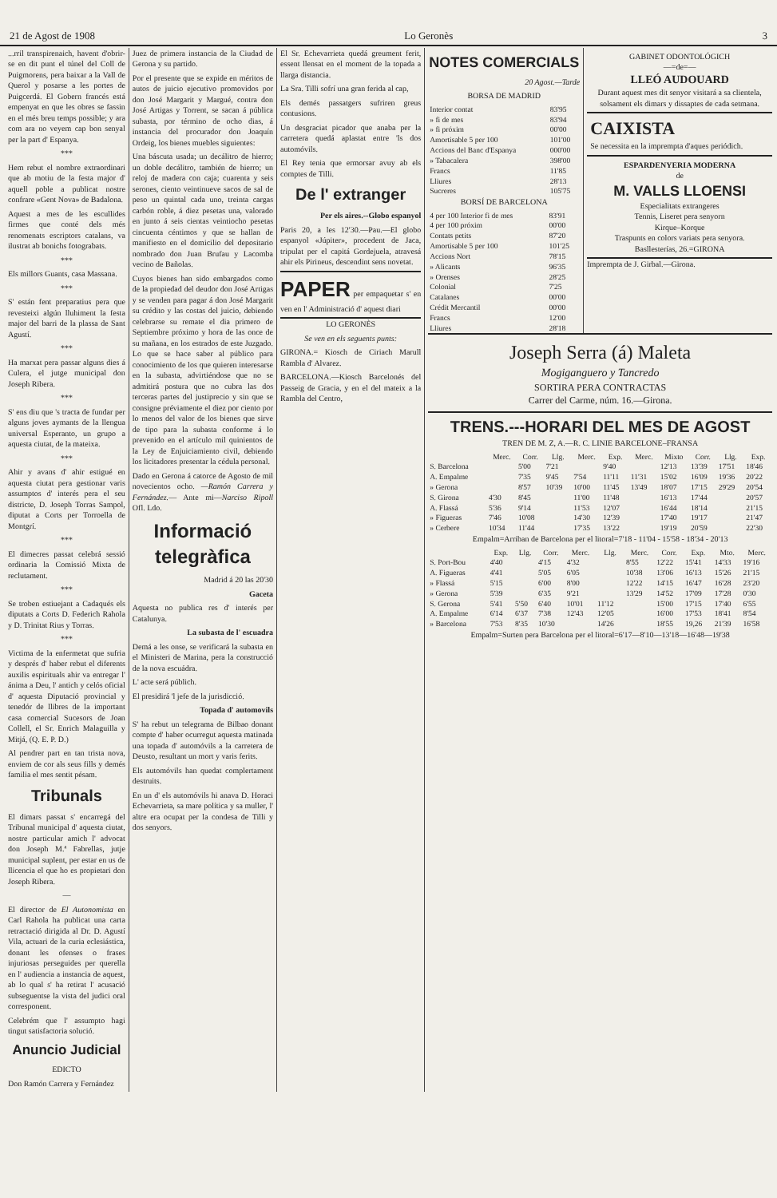21 de Agost de 1908 Lo Geronès 3
...rril transpirenaich, havent d'obrir-se en dit punt el túnel del Coll de Puigmorens, pera baixar a la Vall de Querol y posarse a les portes de Puigcerdá. El Gobern francés está empenyat en que les obres se fassin en el més breu temps possible; y ara com ara no veyem cap bon senyal per la part d' Espanya.
***
Hem rebut el nombre extraordinari que ab motiu de la festa major d' aquell poble a publicat nostre confrare «Gent Nova» de Badalona.
Aquest a mes de les escullides firmes que conté dels més renomenats escriptors catalans, va ilustrat ab bonichs fotograbats.
***
Els millors Guants, casa Massana.
***
S' están fent preparatius pera que revesteixi algún lluhiment la festa major del barri de la plassa de Sant Agustí.
***
Ha marxat pera passar alguns dies á Culera, el jutge municipal don Joseph Ribera.
***
S' ens diu que 's tracta de fundar per alguns joves aymants de la llengua universal Esperanto, un grupo a aquesta ciutat, de la mateixa.
***
Ahir y avans d' ahir estigué en aquesta ciutat pera gestionar varis assumptos d' interés pera el seu districte, D. Joseph Torras Sampol, diputat a Corts per Torroella de Montgrí.
***
El dimecres passat celebrá sessió ordinaria la Comissió Mixta de reclutament.
***
Se troben estiuejant a Cadaqués els diputats a Corts D. Federich Rahola y D. Trinitat Rius y Torras.
***
Victima de la enfermetat que sufria y després d' haber rebut el diferents auxilis espirituals ahir va entregar l' ánima a Deu, l' antich y celós oficial d' aquesta Diputació provincial y tenedór de llibres de la important casa comercial Sucesors de Joan Collell, el Sr. Enrich Malaguilla y Mitjá, (Q. E. P. D.)
Al pendrer part en tan trista nova, enviem de cor als seus fills y demés familia el mes sentit pésam.
Tribunals
El dimars passat s' encarregá del Tribunal municipal d' aquesta ciutat, nostre particular amich l' advocat don Joseph M.ª Fabrellas, jutje municipal suplent, per estar en us de llicencia el que ho es propietari don Joseph Ribera.
—
El director de El Autonomista en Carl Rahola ha publicat una carta retractació dirigida al Dr. D. Agustí Vila, actuari de la curia eclesiástica, donant les ofenses o frases injuriosas perseguides per querella en l' audiencia a instancia de aquest, ab lo qual s' ha retirat l' acusació subseguentse la vista del judici oral corresponent.
Celebrém que l' assumpto hagi tingut satisfactoria solució.
Anuncio Judicial
EDICTO
Don Ramón Carrera y Fernández
Juez de primera instancia de la Ciudad de Gerona y su partido.
Por el presente que se expide en méritos de autos de juicio ejecutivo promovidos por don José Margarit y Margué, contra don José Artigas y Torrent, se sacan á pública subasta, por término de ocho dias, á instancia del procurador don Joaquín Ordeig, los bienes muebles siguientes:
Una báscuta usada; un decálitro de hierro; un doble decálitro, también de hierro; un reloj de madera con caja; cuarenta y seis serones, ciento veintinueve sacos de sal de peso un quintal cada uno, treinta cargas carbón roble, á diez pesetas una, valorado en junto á seis cientas veintiocho pesetas cincuenta céntimos y que se hallan de manifiesto en el domicilio del depositario nombrado don Juan Brufau y Lacomba vecino de Bañolas.
Cuyos bienes han sido embargados como de la propiedad del deudor don José Artigas y se venden para pagar á don José Margarit su crédito y las costas del juicio, debiendo celebrarse su remate el dia primero de Septiembre próximo y hora de las once de su mañana, en los estrados de este Juzgado. Lo que se hace saber al público para conocimiento de los que quieren interesarse en la subasta, advirtiéndose que no se admitirá postura que no cubra las dos terceras partes del justiprecio y sin que se consigne préviamente el diez por ciento por lo menos del valor de los bienes que sirve de tipo para la subasta conforme á lo prevenido en el artículo mil quinientos de la Ley de Enjuiciamiento civil, debiendo los licitadores presentar la cédula personal.
Dado en Gerona á catorce de Agosto de mil novecientos ocho. —Ramón Carrera y Fernández.— Ante mi—Narciso Ripoll Ofl. Ldo.
Informació telegràfica
Madrid á 20 las 20'30
Gaceta
Aquesta no publica res d' interés per Catalunya.
La subasta de l' escuadra
Demá a les onse, se verificará la subasta en el Ministeri de Marina, pera la construcció de la nova escuádra.
L' acte será públich.
El presidirá 'l jefe de la jurisdicció.
Topada d' automovils
S' ha rebut un telegrama de Bilbao donant compte d' haber ocurregut aquesta matinada una topada d' automóvils a la carretera de Deusto, resultant un mort y varis ferits.
Els automóvils han quedat complertament destruits.
En un d' els automóvils hi anava D. Horaci Echevarrieta, sa mare política y sa muller, l' altre era ocupat per la condesa de Tilli y dos senyors.
El Sr. Echevarrieta quedá greument ferit, essent llensat en el moment de la topada a llarga distancia.
La Sra. Tilli sofrí una gran ferida al cap,
Els demés passatgers sufriren greus contusions.
Un desgraciat picador que anaba per la carretera quedá aplastat entre 'ls dos automóvils.
El Rey tenia que ermorsar avuy ab els comptes de Tilli.
De l' extranger
Per els aires.--Globo espanyol
Paris 20, a les 12'30.—Pau.—El globo espanyol «Júpiter», procedent de Jaca, tripulat per el capitá Gordejuela, atravesá ahir els Pirineus, descendint sens novetat.
PAPER per empaquetar s' en ven en l' Administració d' aquest diari
LO GERONÈS
Se ven en els seguents punts:
GIRONA.= Kiosch de Ciriach Marull Rambla d' Alvarez.
BARCELONA.—Kiosch Barcelonés del Passeig de Gracia, y en el del mateix a la Rambla del Centro,
NOTES COMERCIALS
20 Agost.—Tarde
BORSA DE MADRID
| Interior contat | 83'95 |
| » fi de mes | 83'94 |
| » fi próxim | 00'00 |
| Amortisable 5 per 100 | 101'00 |
| Accions del Banc d'Espanya | 000'00 |
| » Tabacalera | 398'00 |
| Francs | 11'85 |
| Lliures | 28'13 |
| Sucreres | 105'75 |
BORSÍ DE BARCELONA
| 4 per 100 Interior fi de mes | 83'91 |
| 4 per 100 próxim | 00'00 |
| Contats petits | 87'20 |
| Amortisable 5 per 100 | 101'25 |
| Accions Nort | 78'15 |
| » Alicants | 96'35 |
| » Orenses | 28'25 |
| Colonial | 7'25 |
| Catalanes | 00'00 |
| Crédit Mercantil | 00'00 |
| Francs | 12'00 |
| Lliures | 28'18 |
GABINET ODONTOLÓGICH
—=de=—
LLEÓ AUDOUARD
Durant aquest mes dit senyor visitará a sa clientela, solsament els dimars y dissaptes de cada setmana.
CAIXISTA
Se necessita en la imprempta d'aques periódich.
ESPARDENYERIA MODERNA
de
M. VALLS LLOENSI
Especialitats extrangeres
Tennis, Liseret pera senyorn
Kirque–Korque
Traspunts en colors variats pera senyora.
Basllesterías, 26.=GIRONA
Imprempta de J. Girbal.—Girona.
Joseph Serra (á) Maleta
Mogiganguero y Tancredo
SORTIRA PERA CONTRACTAS
Carrer del Carme, núm. 16.—Girona.
TRENS.---HORARI DEL MES DE AGOST
TREN DE M. Z, A.—R. C. LINIE BARCELONE–FRANSA
| | Merc. | Corr. | Llg. | Merc. | Exp. | Merc. | Mixto | Corr. | Llg. | Exp. |
| --- | --- | --- | --- | --- | --- | --- | --- | --- | --- | --- |
| S. Barcelona | | 5'00 | 7'21 | | 9'40 | | 12'13 | 13'39 | 17'51 | 18'46 |
| A. Empalme | | 7'35 | 9'45 | 7'54 | 11'11 | 11'31 | 15'02 | 16'09 | 19'36 | 20'22 |
| » Gerona | | 8'57 | 10'39 | 10'00 | 11'45 | 13'49 | 18'07 | 17'15 | 29'29 | 20'54 |
| S. Girona | 4'30 | 8'45 | | 11'00 | 11'48 | | 16'13 | 17'44 | | 20'57 |
| A. Flassá | 5'36 | 9'14 | | 11'53 | 12'07 | | 16'44 | 18'14 | | 21'15 |
| » Figueras | 7'46 | 10'08 | | 14'30 | 12'39 | | 17'40 | 19'17 | | 21'47 |
| » Cerbere | 10'34 | 11'44 | | 17'35 | 13'22 | | 19'19 | 20'59 | | 22'30 |
Empalm=Arriban de Barcelona per el litoral=7'18 - 11'04 - 15'58 - 18'34 - 20'13
| | Exp. | Llg. | Corr. | Merc. | Llg. | Merc. | Corr. | Exp. | Mto. | Merc. |
| --- | --- | --- | --- | --- | --- | --- | --- | --- | --- | --- |
| S. Port-Bou | 4'40 | | 4'15 | 4'32 | | 8'55 | 12'22 | 15'41 | 14'33 | 19'16 |
| A. Figueras | 4'41 | | 5'05 | 6'05 | | 10'38 | 13'06 | 16'13 | 15'26 | 21'15 |
| » Flassá | 5'15 | | 6'00 | 8'00 | | 12'22 | 14'15 | 16'47 | 16'28 | 23'20 |
| » Gerona | 5'39 | | 6'35 | 9'21 | | 13'29 | 14'52 | 17'09 | 17'28 | 0'30 |
| S. Gerona | 5'41 | 5'50 | 6'40 | 10'01 | 11'12 | | 15'00 | 17'15 | 17'40 | 6'55 |
| A. Empalme | 6'14 | 6'37 | 7'38 | 12'43 | 12'05 | | 16'00 | 17'53 | 18'41 | 8'54 |
| » Barcelona | 7'53 | 8'35 | 10'30 | | 14'26 | | 18'55 | 19,26 | 21'39 | 16'58 |
Empalm=Surten pera Barcelona per el litoral=6'17—8'10—13'18—16'48—19'38